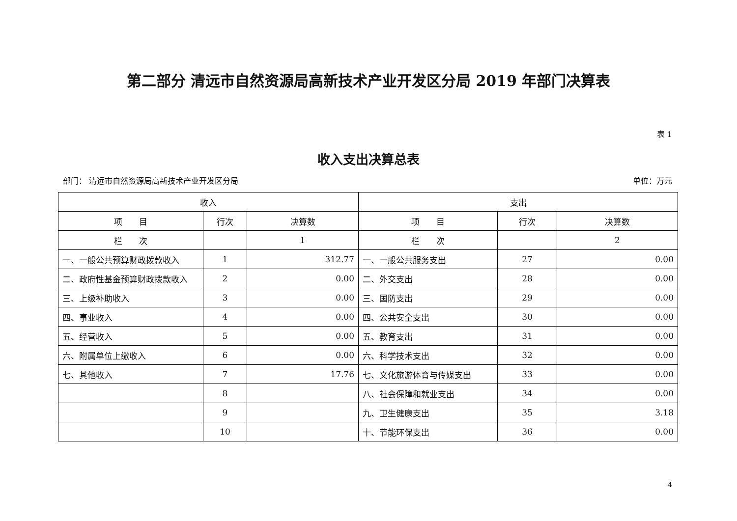第二部分 清远市自然资源局高新技术产业开发区分局 2019 年部门决算表
表 1
收入支出决算总表
部门： 清远市自然资源局高新技术产业开发区分局 单位：万元
| 收入 | | | 支出 | | |
| --- | --- | --- | --- | --- | --- |
| 项 目 | 行次 | 决算数 | 项 目 | 行次 | 决算数 |
| 栏 次 | | 1 | 栏 次 | | 2 |
| 一、一般公共预算财政拨款收入 | 1 | 312.77 | 一、一般公共服务支出 | 27 | 0.00 |
| 二、政府性基金预算财政拨款收入 | 2 | 0.00 | 二、外交支出 | 28 | 0.00 |
| 三、上级补助收入 | 3 | 0.00 | 三、国防支出 | 29 | 0.00 |
| 四、事业收入 | 4 | 0.00 | 四、公共安全支出 | 30 | 0.00 |
| 五、经营收入 | 5 | 0.00 | 五、教育支出 | 31 | 0.00 |
| 六、附属单位上缴收入 | 6 | 0.00 | 六、科学技术支出 | 32 | 0.00 |
| 七、其他收入 | 7 | 17.76 | 七、文化旅游体育与传媒支出 | 33 | 0.00 |
| | 8 | | 八、社会保障和就业支出 | 34 | 0.00 |
| | 9 | | 九、卫生健康支出 | 35 | 3.18 |
| | 10 | | 十、节能环保支出 | 36 | 0.00 |
4